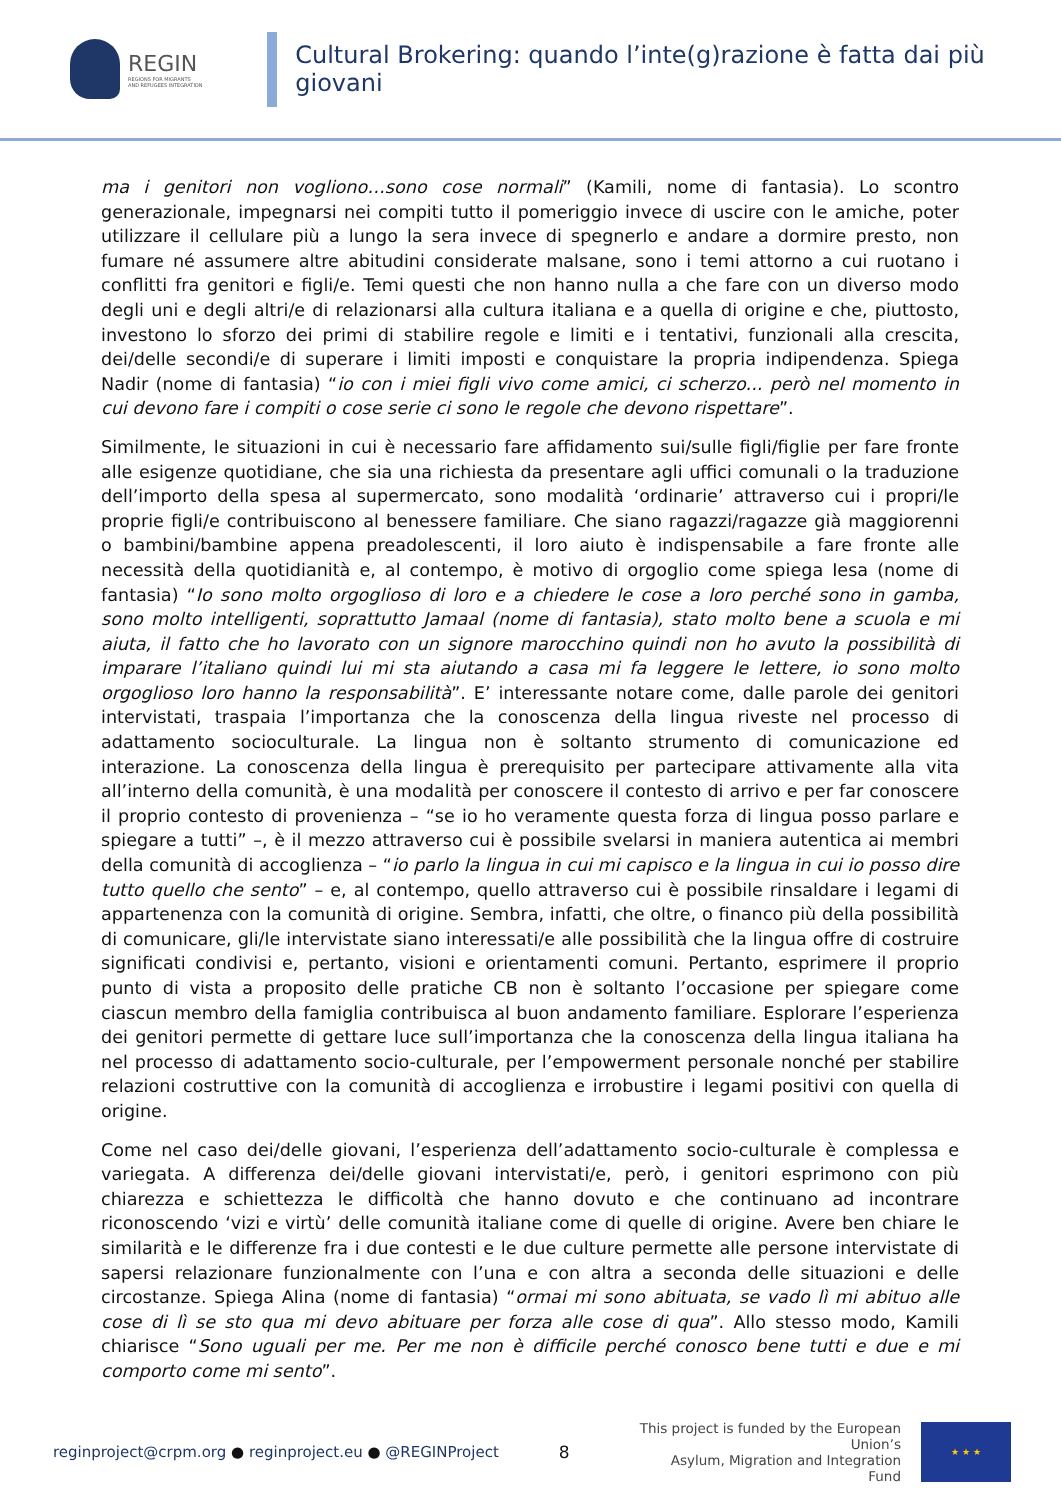REGIN
REGIONS FOR MIGRANTS
AND REFUGEES INTEGRATION
Cultural Brokering: quando l’inte(g)razione è fatta dai più giovani
ma i genitori non vogliono…sono cose normali” (Kamili, nome di fantasia). Lo scontro generazionale, impegnarsi nei compiti tutto il pomeriggio invece di uscire con le amiche, poter utilizzare il cellulare più a lungo la sera invece di spegnerlo e andare a dormire presto, non fumare né assumere altre abitudini considerate malsane, sono i temi attorno a cui ruotano i conflitti fra genitori e figli/e. Temi questi che non hanno nulla a che fare con un diverso modo degli uni e degli altri/e di relazionarsi alla cultura italiana e a quella di origine e che, piuttosto, investono lo sforzo dei primi di stabilire regole e limiti e i tentativi, funzionali alla crescita, dei/delle secondi/e di superare i limiti imposti e conquistare la propria indipendenza. Spiega Nadir (nome di fantasia) “io con i miei figli vivo come amici, ci scherzo... però nel momento in cui devono fare i compiti o cose serie ci sono le regole che devono rispettare”.
Similmente, le situazioni in cui è necessario fare affidamento sui/sulle figli/figlie per fare fronte alle esigenze quotidiane, che sia una richiesta da presentare agli uffici comunali o la traduzione dell’importo della spesa al supermercato, sono modalità ‘ordinarie’ attraverso cui i propri/le proprie figli/e contribuiscono al benessere familiare. Che siano ragazzi/ragazze già maggiorenni o bambini/bambine appena preadolescenti, il loro aiuto è indispensabile a fare fronte alle necessità della quotidianità e, al contempo, è motivo di orgoglio come spiega Iesa (nome di fantasia) “Io sono molto orgoglioso di loro e a chiedere le cose a loro perché sono in gamba, sono molto intelligenti, soprattutto Jamaal (nome di fantasia), stato molto bene a scuola e mi aiuta, il fatto che ho lavorato con un signore marocchino quindi non ho avuto la possibilità di imparare l’italiano quindi lui mi sta aiutando a casa mi fa leggere le lettere, io sono molto orgoglioso loro hanno la responsabilità”. E’ interessante notare come, dalle parole dei genitori intervistati, traspaia l’importanza che la conoscenza della lingua riveste nel processo di adattamento socioculturale. La lingua non è soltanto strumento di comunicazione ed interazione. La conoscenza della lingua è prerequisito per partecipare attivamente alla vita all’interno della comunità, è una modalità per conoscere il contesto di arrivo e per far conoscere il proprio contesto di provenienza – “se io ho veramente questa forza di lingua posso parlare e spiegare a tutti” –, è il mezzo attraverso cui è possibile svelarsi in maniera autentica ai membri della comunità di accoglienza – “io parlo la lingua in cui mi capisco e la lingua in cui io posso dire tutto quello che sento” – e, al contempo, quello attraverso cui è possibile rinsaldare i legami di appartenenza con la comunità di origine. Sembra, infatti, che oltre, o financo più della possibilità di comunicare, gli/le intervistate siano interessati/e alle possibilità che la lingua offre di costruire significati condivisi e, pertanto, visioni e orientamenti comuni. Pertanto, esprimere il proprio punto di vista a proposito delle pratiche CB non è soltanto l’occasione per spiegare come ciascun membro della famiglia contribuisca al buon andamento familiare. Esplorare l’esperienza dei genitori permette di gettare luce sull’importanza che la conoscenza della lingua italiana ha nel processo di adattamento socio-culturale, per l’empowerment personale nonché per stabilire relazioni costruttive con la comunità di accoglienza e irrobustire i legami positivi con quella di origine.
Come nel caso dei/delle giovani, l’esperienza dell’adattamento socio-culturale è complessa e variegata. A differenza dei/delle giovani intervistati/e, però, i genitori esprimono con più chiarezza e schiettezza le difficoltà che hanno dovuto e che continuano ad incontrare riconoscendo ‘vizi e virtù’ delle comunità italiane come di quelle di origine. Avere ben chiare le similarità e le differenze fra i due contesti e le due culture permette alle persone intervistate di sapersi relazionare funzionalmente con l’una e con altra a seconda delle situazioni e delle circostanze. Spiega Alina (nome di fantasia) “ormai mi sono abituata, se vado lì mi abituo alle cose di lì se sto qua mi devo abituare per forza alle cose di qua”. Allo stesso modo, Kamili chiarisce “Sono uguali per me. Per me non è difficile perché conosco bene tutti e due e mi comporto come mi sento”.
reginproject@crpm.org ● reginproject.eu ● @REGINProject
8
This project is funded by the European Union’s
Asylum, Migration and Integration Fund
★ ★ ★